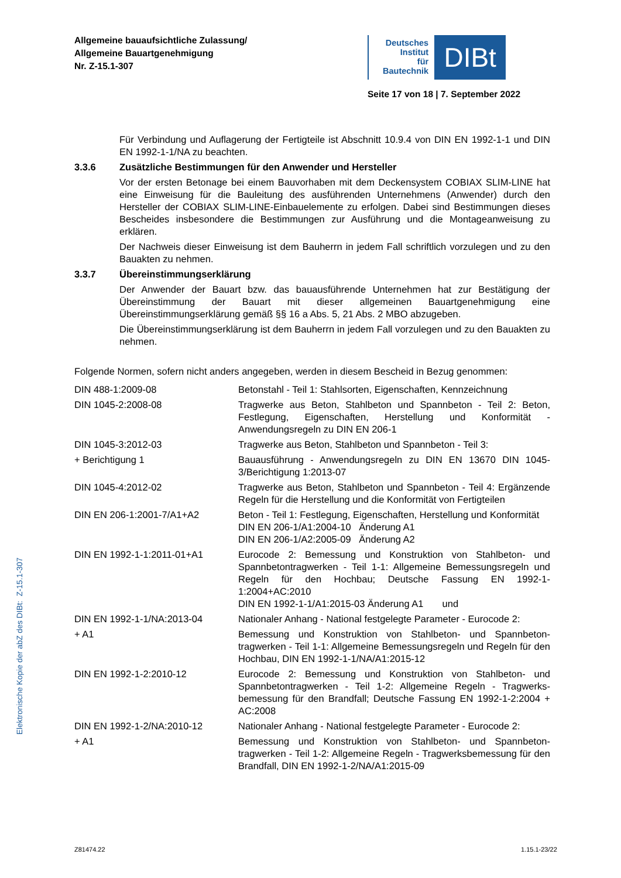Allgemeine bauaufsichtliche Zulassung/
Allgemeine Bauartgenehmigung
Nr. Z-15.1-307
Deutsches
Institut
für
Bautechnik
DIBt
Seite 17 von 18 | 7. September 2022
Für Verbindung und Auflagerung der Fertigteile ist Abschnitt 10.9.4 von DIN EN 1992-1-1 und DIN EN 1992-1-1/NA zu beachten.
3.3.6 Zusätzliche Bestimmungen für den Anwender und Hersteller
Vor der ersten Betonage bei einem Bauvorhaben mit dem Deckensystem COBIAX SLIM-LINE hat eine Einweisung für die Bauleitung des ausführenden Unternehmens (Anwender) durch den Hersteller der COBIAX SLIM-LINE-Einbauelemente zu erfolgen. Dabei sind Bestimmungen dieses Bescheides insbesondere die Bestimmungen zur Ausführung und die Montageanweisung zu erklären.
Der Nachweis dieser Einweisung ist dem Bauherrn in jedem Fall schriftlich vorzulegen und zu den Bauakten zu nehmen.
3.3.7 Übereinstimmungserklärung
Der Anwender der Bauart bzw. das bauausführende Unternehmen hat zur Bestätigung der Übereinstimmung der Bauart mit dieser allgemeinen Bauartgenehmigung eine Übereinstimmungserklärung gemäß §§ 16 a Abs. 5, 21 Abs. 2 MBO abzugeben.
Die Übereinstimmungserklärung ist dem Bauherrn in jedem Fall vorzulegen und zu den Bauakten zu nehmen.
Folgende Normen, sofern nicht anders angegeben, werden in diesem Bescheid in Bezug genommen:
| DIN 488-1:2009-08 | Betonstahl - Teil 1: Stahlsorten, Eigenschaften, Kennzeichnung |
| DIN 1045-2:2008-08 | Tragwerke aus Beton, Stahlbeton und Spannbeton - Teil 2: Beton, Festlegung, Eigenschaften, Herstellung und Konformität - Anwendungsregeln zu DIN EN 206-1 |
| DIN 1045-3:2012-03 | Tragwerke aus Beton, Stahlbeton und Spannbeton - Teil 3: |
| + Berichtigung 1 | Bauausführung - Anwendungsregeln zu DIN EN 13670 DIN 1045-3/Berichtigung 1:2013-07 |
| DIN 1045-4:2012-02 | Tragwerke aus Beton, Stahlbeton und Spannbeton - Teil 4: Ergänzende Regeln für die Herstellung und die Konformität von Fertigteilen |
| DIN EN 206-1:2001-7/A1+A2 | Beton - Teil 1: Festlegung, Eigenschaften, Herstellung und Konformität DIN EN 206-1/A1:2004-10 Änderung A1 DIN EN 206-1/A2:2005-09 Änderung A2 |
| DIN EN 1992-1-1:2011-01+A1 | Eurocode 2: Bemessung und Konstruktion von Stahlbeton- und Spannbetontragwerken - Teil 1-1: Allgemeine Bemessungsregeln und Regeln für den Hochbau; Deutsche Fassung EN 1992-1-1:2004+AC:2010 DIN EN 1992-1-1/A1:2015-03 Änderung A1 und |
| DIN EN 1992-1-1/NA:2013-04 | Nationaler Anhang - National festgelegte Parameter - Eurocode 2: |
| + A1 | Bemessung und Konstruktion von Stahlbeton- und Spannbeton-tragwerken - Teil 1-1: Allgemeine Bemessungsregeln und Regeln für den Hochbau, DIN EN 1992-1-1/NA/A1:2015-12 |
| DIN EN 1992-1-2:2010-12 | Eurocode 2: Bemessung und Konstruktion von Stahlbeton- und Spannbetontragwerken - Teil 1-2: Allgemeine Regeln - Tragwerks-bemessung für den Brandfall; Deutsche Fassung EN 1992-1-2:2004 + AC:2008 |
| DIN EN 1992-1-2/NA:2010-12 | Nationaler Anhang - National festgelegte Parameter - Eurocode 2: |
| + A1 | Bemessung und Konstruktion von Stahlbeton- und Spannbeton-tragwerken - Teil 1-2: Allgemeine Regeln - Tragwerksbemessung für den Brandfall, DIN EN 1992-1-2/NA/A1:2015-09 |
Elektronische Kopie der abZ des DIBt: Z-15.1-307
Z81474.22 1.15.1-23/22